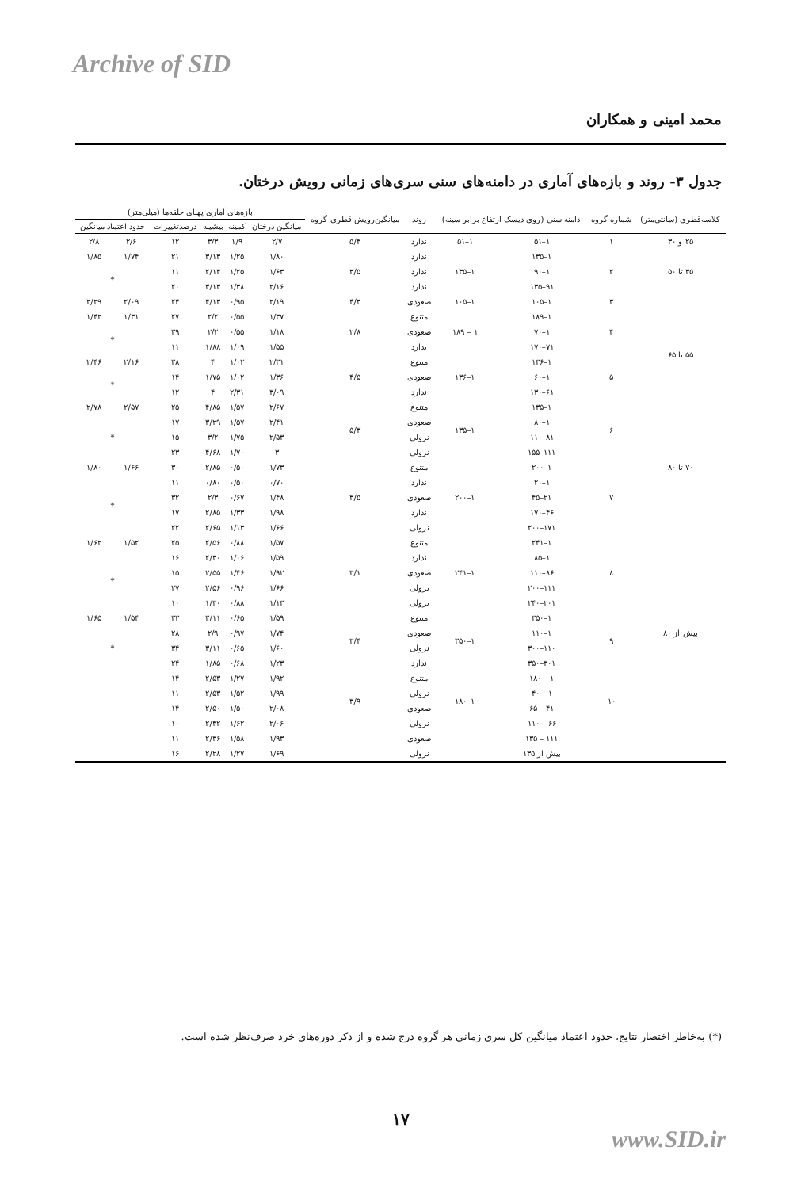Archive of SID
محمد امینی و همکاران
جدول ۳- روند و بازه‌های آماری در دامنه‌های سنی سری‌های زمانی رویش درختان.
| کلاسه‌قطری (سانتی‌متر) | شماره گروه | دامنه سنی (روی دیسک ارتفاع برابر سینه) | | روند | میانگین‌رویش قطری گروه | بازه‌های آماری پهنای حلقه‌ها (میلی‌متر) | | | | | |
| --- | --- | --- | --- | --- | --- | --- | --- | --- | --- | --- | --- |
| | | | | | | میانگین درختان | کمینه | بیشینه | درصدتغییرات | حدود اعتماد میانگین | |
| ۲۵ و ۳۰ | ۱ | ۱–۵۱ | ۱–۵۱ | ندارد | ۵/۴ | ۲/۷ | ۱/۹ | ۳/۳ | ۱۲ | ۲/۶ | ۲/۸ |
| ۳۵ تا ۵۰ | ۲ | ۱–۱۳۵ | ۱–۱۳۵ | ندارد | ۳/۵ | ۱/۸۰ | ۱/۲۵ | ۳/۱۳ | ۲۱ | ۱/۷۴ | ۱/۸۵ |
| | | ۱–۹۰ | | ندارد | | ۱/۶۳ | ۱/۲۵ | ۲/۱۴ | ۱۱ | * | |
| | | ۹۱–۱۳۵ | | ندارد | | ۲/۱۶ | ۱/۳۸ | ۳/۱۳ | ۲۰ | | |
| | ۳ | ۱–۱۰۵ | ۱–۱۰۵ | صعودی | ۴/۳ | ۲/۱۹ | ۰/۹۵ | ۴/۱۳ | ۲۴ | ۲/۰۹ | ۲/۲۹ |
| ۵۵ تا ۶۵ | ۴ | ۱–۱۸۹ | ۱ – ۱۸۹ | متنوع | ۲/۸ | ۱/۳۷ | ۰/۵۵ | ۲/۲ | ۲۷ | ۱/۳۱ | ۱/۴۲ |
| | | ۱–۷۰ | | صعودی | | ۱/۱۸ | ۰/۵۵ | ۲/۲ | ۳۹ | * | |
| | | ۷۱–۱۷۰ | | ندارد | | ۱/۵۵ | ۱/۰۹ | ۱/۸۸ | ۱۱ | | |
| | ۵ | ۱–۱۳۶ | ۱–۱۳۶ | متنوع | ۴/۵ | ۲/۳۱ | ۱/۰۲ | ۴ | ۳۸ | ۲/۱۶ | ۲/۴۶ |
| | | ۱–۶۰ | | صعودی | | ۱/۳۶ | ۱/۰۲ | ۱/۷۵ | ۱۴ | * | |
| | | ۶۱–۱۳۰ | | ندارد | | ۳/۰۹ | ۲/۳۱ | ۴ | ۱۲ | | |
| ۷۰ تا ۸۰ | ۶ | ۱–۱۳۵ | ۱–۱۳۵ | متنوع | ۵/۳ | ۲/۶۷ | ۱/۵۷ | ۴/۸۵ | ۲۵ | ۲/۵۷ | ۲/۷۸ |
| | | ۱–۸۰ | | صعودی | | ۲/۴۱ | ۱/۵۷ | ۳/۲۹ | ۱۷ | * | |
| | | ۸۱–۱۱۰ | | نزولی | | ۲/۵۳ | ۱/۷۵ | ۳/۲ | ۱۵ | | |
| | | ۱۱۱–۱۵۵ | | نزولی | | ۳ | ۱/۷۰ | ۴/۶۸ | ۲۳ | | |
| | ۷ | ۱–۲۰۰ | ۱–۲۰۰ | متنوع | ۳/۵ | ۱/۷۳ | ۰/۵۰ | ۲/۸۵ | ۳۰ | ۱/۶۶ | ۱/۸۰ |
| | | ۱–۲۰ | | ندارد | | ۰/۷۰ | ۰/۵۰ | ۰/۸۰ | ۱۱ | * | |
| | | ۲۱–۴۵ | | صعودی | | ۱/۴۸ | ۰/۶۷ | ۲/۳ | ۳۲ | | |
| | | ۴۶–۱۷۰ | | ندارد | | ۱/۹۸ | ۱/۳۳ | ۲/۸۵ | ۱۷ | | |
| | | ۱۷۱–۲۰۰ | | نزولی | | ۱/۶۶ | ۱/۱۳ | ۲/۶۵ | ۲۲ | | |
| بیش از ۸۰ | ۸ | ۱–۲۴۱ | ۱–۲۴۱ | متنوع | ۳/۱ | ۱/۵۷ | ۰/۸۸ | ۲/۵۶ | ۲۵ | ۱/۵۲ | ۱/۶۲ |
| | | ۱–۸۵ | | ندارد | | ۱/۵۹ | ۱/۰۶ | ۲/۳۰ | ۱۶ | * | |
| | | ۸۶–۱۱۰ | | صعودی | | ۱/۹۲ | ۱/۴۶ | ۲/۵۵ | ۱۵ | | |
| | | ۱۱۱–۲۰۰ | | نزولی | | ۱/۶۶ | ۰/۹۶ | ۲/۵۶ | ۲۷ | | |
| | | ۲۰۱–۲۴۰ | | نزولی | | ۱/۱۳ | ۰/۸۸ | ۱/۳۰ | ۱۰ | | |
| | ۹ | ۱–۳۵۰ | ۱–۳۵۰ | متنوع | ۳/۴ | ۱/۵۹ | ۰/۶۵ | ۳/۱۱ | ۳۳ | ۱/۵۴ | ۱/۶۵ |
| | | ۱–۱۱۰ | | صعودی | | ۱/۷۴ | ۰/۹۷ | ۲/۹ | ۲۸ | * | |
| | | ۱۱۰–۳۰۰ | | نزولی | | ۱/۶۰ | ۰/۶۵ | ۳/۱۱ | ۳۴ | | |
| | | ۳۰۱–۳۵۰ | | ندارد | | ۱/۲۳ | ۰/۶۸ | ۱/۸۵ | ۲۴ | | |
| | ۱۰ | ۱ – ۱۸۰ | ۱–۱۸۰ | متنوع | ۳/۹ | ۱/۹۲ | ۱/۲۷ | ۲/۵۳ | ۱۴ | – | |
| | | ۱ – ۴۰ | | نزولی | | ۱/۹۹ | ۱/۵۲ | ۲/۵۳ | ۱۱ | | |
| | | ۴۱ – ۶۵ | | صعودی | | ۲/۰۸ | ۱/۵۰ | ۲/۵۰ | ۱۴ | | |
| | | ۶۶ – ۱۱۰ | | نزولی | | ۲/۰۶ | ۱/۶۲ | ۲/۴۲ | ۱۰ | | |
| | | ۱۱۱ – ۱۳۵ | | صعودی | | ۱/۹۳ | ۱/۵۸ | ۲/۳۶ | ۱۱ | | |
| | | بیش از ۱۳۵ | | نزولی | | ۱/۶۹ | ۱/۲۷ | ۲/۲۸ | ۱۶ | | |
(*) به‌خاطر اختصار نتایج، حدود اعتماد میانگین کل سری زمانی هر گروه درج شده و از ذکر دوره‌های خرد صرف‌نظر شده است.
۱۷
www.SID.ir